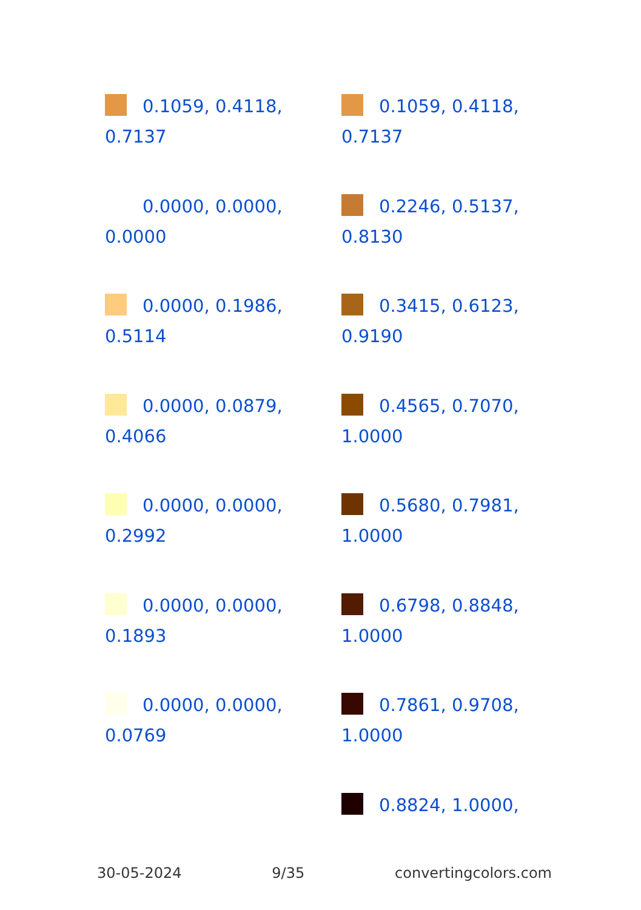0.1059, 0.4118, 0.7137
0.1059, 0.4118, 0.7137
0.0000, 0.0000, 0.0000
0.2246, 0.5137, 0.8130
0.0000, 0.1986, 0.5114
0.3415, 0.6123, 0.9190
0.0000, 0.0879, 0.4066
0.4565, 0.7070, 1.0000
0.0000, 0.0000, 0.2992
0.5680, 0.7981, 1.0000
0.0000, 0.0000, 0.1893
0.6798, 0.8848, 1.0000
0.0000, 0.0000, 0.0769
0.7861, 0.9708, 1.0000
0.8824, 1.0000,
30-05-2024 9/35 convertingcolors.com